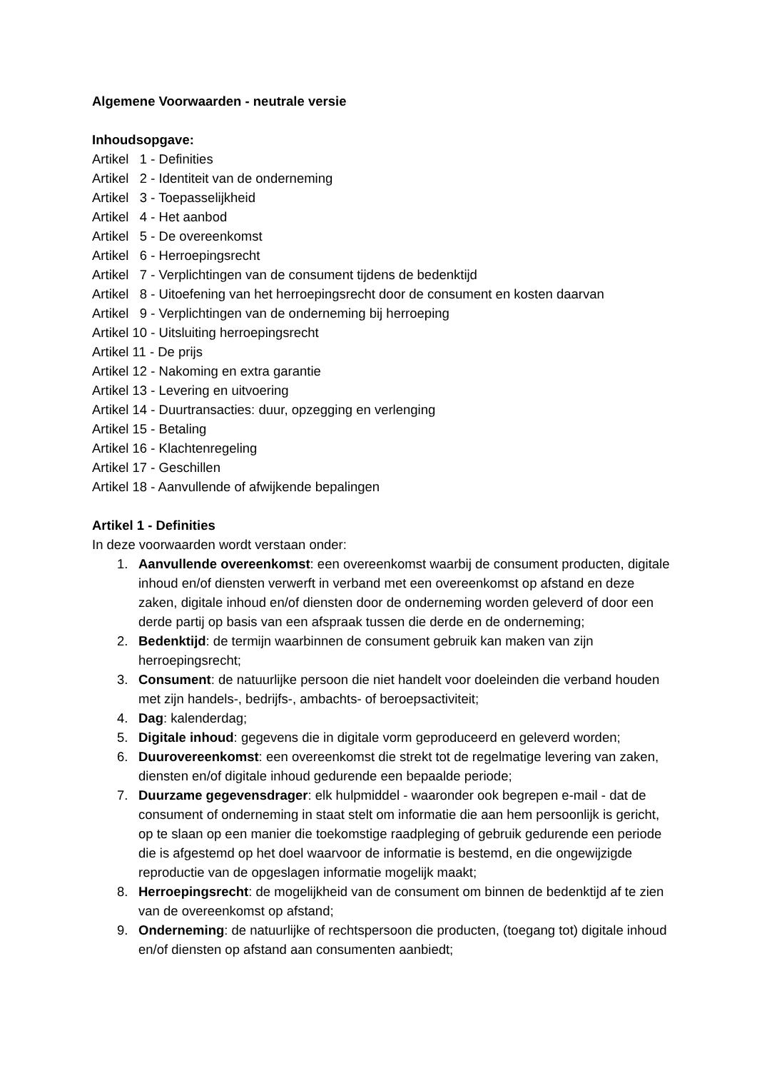Algemene Voorwaarden - neutrale versie
Inhoudsopgave:
Artikel 1 - Definities
Artikel 2 - Identiteit van de onderneming
Artikel 3 - Toepasselijkheid
Artikel 4 - Het aanbod
Artikel 5 - De overeenkomst
Artikel 6 - Herroepingsrecht
Artikel 7 - Verplichtingen van de consument tijdens de bedenktijd
Artikel 8 - Uitoefening van het herroepingsrecht door de consument en kosten daarvan
Artikel 9 - Verplichtingen van de onderneming bij herroeping
Artikel 10 - Uitsluiting herroepingsrecht
Artikel 11 - De prijs
Artikel 12 - Nakoming en extra garantie
Artikel 13 - Levering en uitvoering
Artikel 14 - Duurtransacties: duur, opzegging en verlenging
Artikel 15 - Betaling
Artikel 16 - Klachtenregeling
Artikel 17 - Geschillen
Artikel 18 - Aanvullende of afwijkende bepalingen
Artikel 1 - Definities
In deze voorwaarden wordt verstaan onder:
1. Aanvullende overeenkomst: een overeenkomst waarbij de consument producten, digitale inhoud en/of diensten verwerft in verband met een overeenkomst op afstand en deze zaken, digitale inhoud en/of diensten door de onderneming worden geleverd of door een derde partij op basis van een afspraak tussen die derde en de onderneming;
2. Bedenktijd: de termijn waarbinnen de consument gebruik kan maken van zijn herroepingsrecht;
3. Consument: de natuurlijke persoon die niet handelt voor doeleinden die verband houden met zijn handels-, bedrijfs-, ambachts- of beroepsactiviteit;
4. Dag: kalenderdag;
5. Digitale inhoud: gegevens die in digitale vorm geproduceerd en geleverd worden;
6. Duurovereenkomst: een overeenkomst die strekt tot de regelmatige levering van zaken, diensten en/of digitale inhoud gedurende een bepaalde periode;
7. Duurzame gegevensdrager: elk hulpmiddel - waaronder ook begrepen e-mail - dat de consument of onderneming in staat stelt om informatie die aan hem persoonlijk is gericht, op te slaan op een manier die toekomstige raadpleging of gebruik gedurende een periode die is afgestemd op het doel waarvoor de informatie is bestemd, en die ongewijzigde reproductie van de opgeslagen informatie mogelijk maakt;
8. Herroepingsrecht: de mogelijkheid van de consument om binnen de bedenktijd af te zien van de overeenkomst op afstand;
9. Onderneming: de natuurlijke of rechtspersoon die producten, (toegang tot) digitale inhoud en/of diensten op afstand aan consumenten aanbiedt;